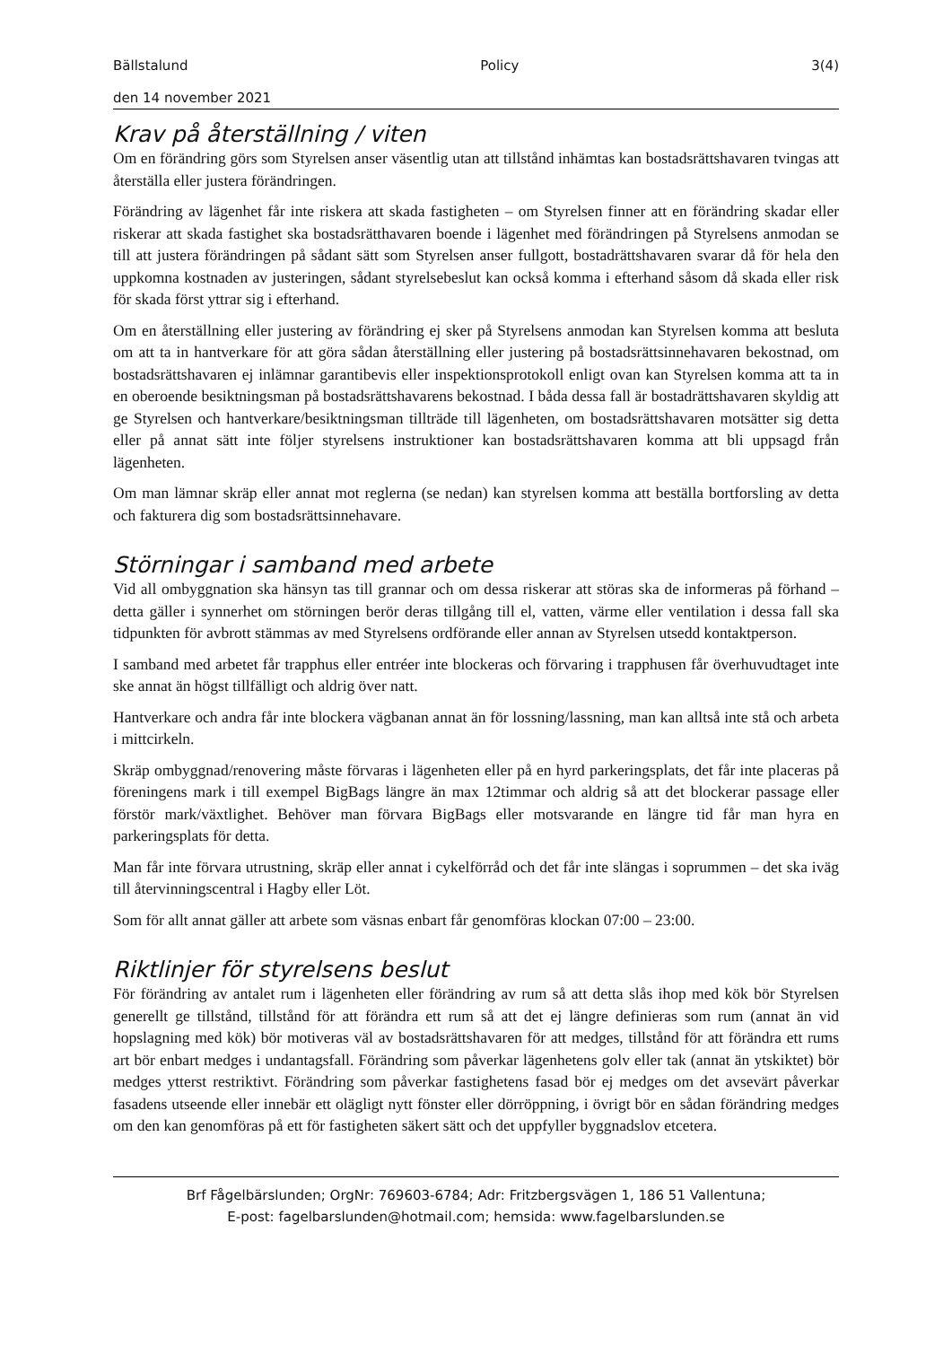Bällstalund Policy 3(4)
den 14 november 2021
Krav på återställning / viten
Om en förändring görs som Styrelsen anser väsentlig utan att tillstånd inhämtas kan bostadsrättshavaren tvingas att återställa eller justera förändringen.
Förändring av lägenhet får inte riskera att skada fastigheten – om Styrelsen finner att en förändring skadar eller riskerar att skada fastighet ska bostadsrätthavaren boende i lägenhet med förändringen på Styrelsens anmodan se till att justera förändringen på sådant sätt som Styrelsen anser fullgott, bostadrättshavaren svarar då för hela den uppkomna kostnaden av justeringen, sådant styrelsebeslut kan också komma i efterhand såsom då skada eller risk för skada först yttrar sig i efterhand.
Om en återställning eller justering av förändring ej sker på Styrelsens anmodan kan Styrelsen komma att besluta om att ta in hantverkare för att göra sådan återställning eller justering på bostadsrättsinnehavaren bekostnad, om bostadsrättshavaren ej inlämnar garantibevis eller inspektionsprotokoll enligt ovan kan Styrelsen komma att ta in en oberoende besiktningsman på bostadsrättshavarens bekostnad. I båda dessa fall är bostadrättshavaren skyldig att ge Styrelsen och hantverkare/besiktningsman tillträde till lägenheten, om bostadsrättshavaren motsätter sig detta eller på annat sätt inte följer styrelsens instruktioner kan bostadsrättshavaren komma att bli uppsagd från lägenheten.
Om man lämnar skräp eller annat mot reglerna (se nedan) kan styrelsen komma att beställa bortforsling av detta och fakturera dig som bostadsrättsinnehavare.
Störningar i samband med arbete
Vid all ombyggnation ska hänsyn tas till grannar och om dessa riskerar att störas ska de informeras på förhand – detta gäller i synnerhet om störningen berör deras tillgång till el, vatten, värme eller ventilation i dessa fall ska tidpunkten för avbrott stämmas av med Styrelsens ordförande eller annan av Styrelsen utsedd kontaktperson.
I samband med arbetet får trapphus eller entréer inte blockeras och förvaring i trapphusen får överhuvudtaget inte ske annat än högst tillfälligt och aldrig över natt.
Hantverkare och andra får inte blockera vägbanan annat än för lossning/lassning, man kan alltså inte stå och arbeta i mittcirkeln.
Skräp ombyggnad/renovering måste förvaras i lägenheten eller på en hyrd parkeringsplats, det får inte placeras på föreningens mark i till exempel BigBags längre än max 12timmar och aldrig så att det blockerar passage eller förstör mark/växtlighet. Behöver man förvara BigBags eller motsvarande en längre tid får man hyra en parkeringsplats för detta.
Man får inte förvara utrustning, skräp eller annat i cykelförråd och det får inte slängas i soprummen – det ska iväg till återvinningscentral i Hagby eller Löt.
Som för allt annat gäller att arbete som väsnas enbart får genomföras klockan 07:00 – 23:00.
Riktlinjer för styrelsens beslut
För förändring av antalet rum i lägenheten eller förändring av rum så att detta slås ihop med kök bör Styrelsen generellt ge tillstånd, tillstånd för att förändra ett rum så att det ej längre definieras som rum (annat än vid hopslagning med kök) bör motiveras väl av bostadsrättshavaren för att medges, tillstånd för att förändra ett rums art bör enbart medges i undantagsfall. Förändring som påverkar lägenhetens golv eller tak (annat än ytskiktet) bör medges ytterst restriktivt. Förändring som påverkar fastighetens fasad bör ej medges om det avsevärt påverkar fasadens utseende eller innebär ett olägligt nytt fönster eller dörröppning, i övrigt bör en sådan förändring medges om den kan genomföras på ett för fastigheten säkert sätt och det uppfyller byggnadslov etcetera.
Brf Fågelbärslunden; OrgNr: 769603-6784; Adr: Fritzbergsvägen 1, 186 51 Vallentuna;
E-post: fagelbarslunden@hotmail.com; hemsida: www.fagelbarslunden.se